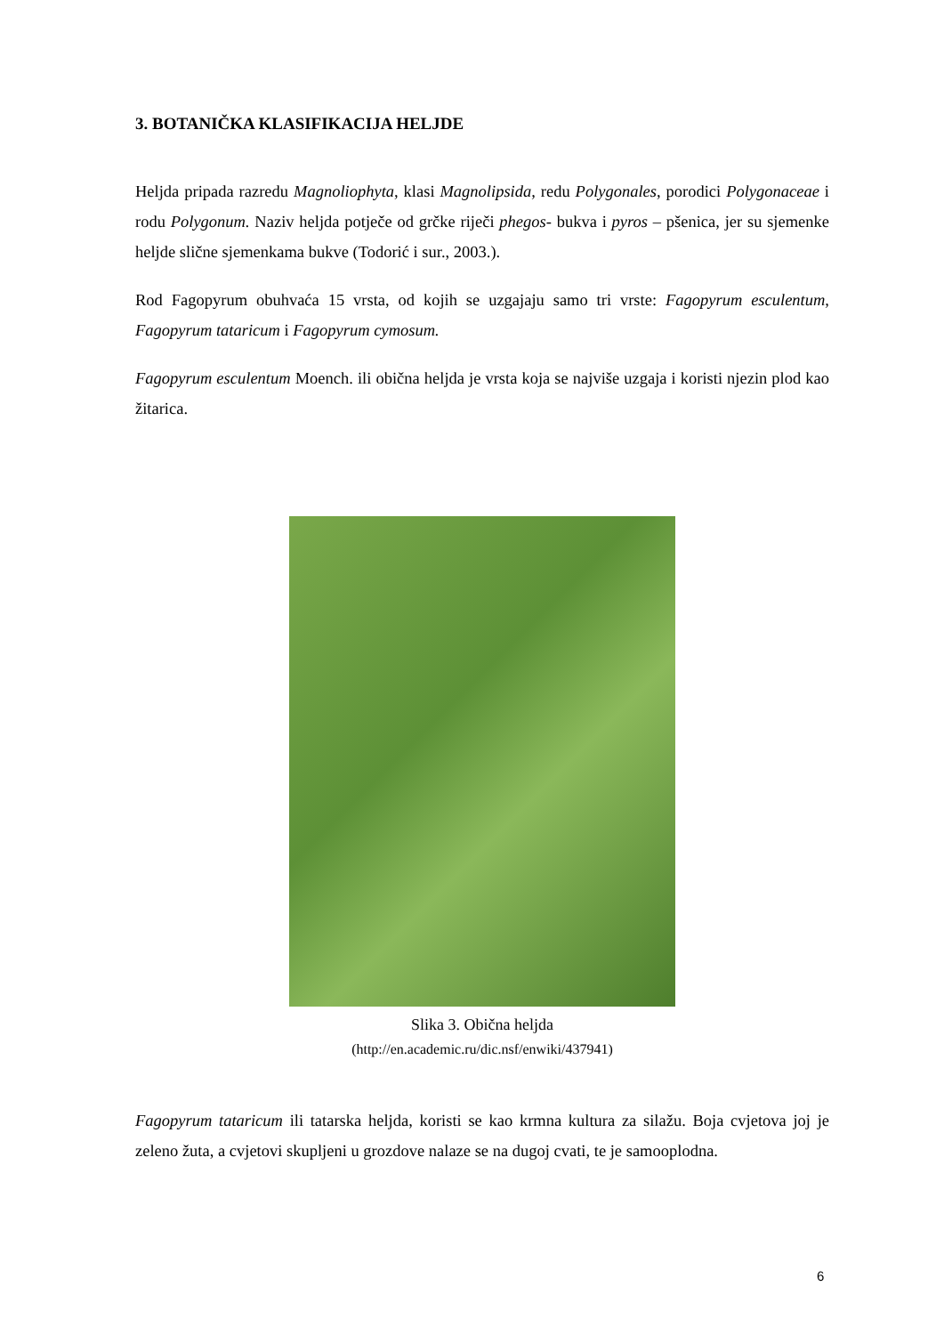3. BOTANIČKA KLASIFIKACIJA HELJDE
Heljda pripada razredu Magnoliophyta, klasi Magnolipsida, redu Polygonales, porodici Polygonaceae i rodu Polygonum. Naziv heljda potječe od grčke riječi phegos- bukva i pyros – pšenica, jer su sjemenke heljde slične sjemenkama bukve (Todorić i sur., 2003.).
Rod Fagopyrum obuhvaća 15 vrsta, od kojih se uzgajaju samo tri vrste: Fagopyrum esculentum, Fagopyrum tataricum i Fagopyrum cymosum.
Fagopyrum esculentum Moench. ili obična heljda je vrsta koja se najviše uzgaja i koristi njezin plod kao žitarica.
Slika 3. Obična heljda
(http://en.academic.ru/dic.nsf/enwiki/437941)
Fagopyrum tataricum ili tatarska heljda, koristi se kao krmna kultura za silažu. Boja cvjetova joj je zeleno žuta, a cvjetovi skupljeni u grozdove nalaze se na dugoj cvati, te je samooplodna.
6